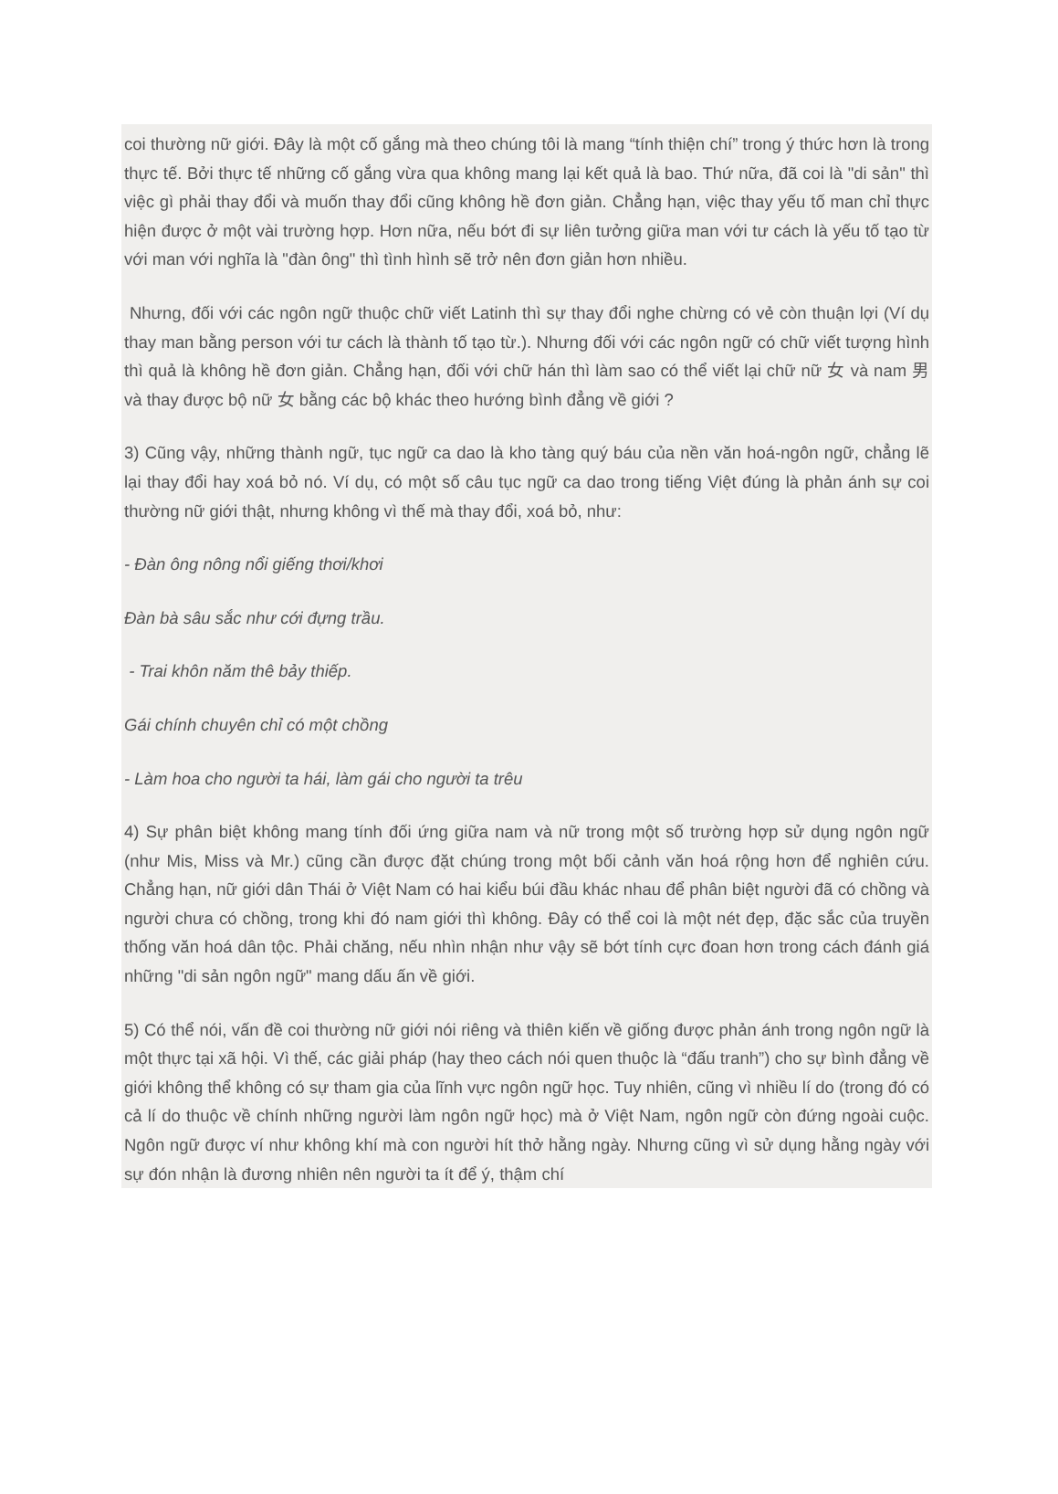coi thường nữ giới. Đây là một cố gắng mà theo chúng tôi là mang “tính thiện chí” trong ý thức hơn là trong thực tế. Bởi thực tế những cố gắng vừa qua không mang lại kết quả là bao. Thứ nữa, đã coi là "di sản" thì việc gì phải thay đổi và muốn thay đổi cũng không hề đơn giản. Chẳng hạn, việc thay yếu tố man chỉ thực hiện được ở một vài trường hợp. Hơn nữa, nếu bớt đi sự liên tưởng giữa man với tư cách là yếu tố tạo từ với man với nghĩa là "đàn ông" thì tình hình sẽ trở nên đơn giản hơn nhiều.
Nhưng, đối với các ngôn ngữ thuộc chữ viết Latinh thì sự thay đổi nghe chừng có vẻ còn thuận lợi (Ví dụ thay man bằng person với tư cách là thành tố tạo từ.). Nhưng đối với các ngôn ngữ có chữ viết tượng hình thì quả là không hề đơn giản. Chẳng hạn, đối với chữ hán thì làm sao có thể viết lại chữ nữ 女 và nam 男 và thay được bộ nữ 女 bằng các bộ khác theo hướng bình đẳng về giới ?
3) Cũng vậy, những thành ngữ, tục ngữ ca dao là kho tàng quý báu của nền văn hoá-ngôn ngữ, chẳng lẽ lại thay đổi hay xoá bỏ nó. Ví dụ, có một số câu tục ngữ ca dao trong tiếng Việt đúng là phản ánh sự coi thường nữ giới thật, nhưng không vì thế mà thay đổi, xoá bỏ, như:
- Đàn ông nông nổi giếng thơi/khơi
Đàn bà sâu sắc như cới đựng trầu.
- Trai khôn năm thê bảy thiếp.
Gái chính chuyên chỉ có một chồng
- Làm hoa cho người ta hái, làm gái cho người ta trêu
4) Sự phân biệt không mang tính đối ứng giữa nam và nữ trong một số trường hợp sử dụng ngôn ngữ (như Mis, Miss và Mr.) cũng cần được đặt chúng trong một bối cảnh văn hoá rộng hơn để nghiên cứu. Chẳng hạn, nữ giới dân Thái ở Việt Nam có hai kiểu búi đầu khác nhau để phân biệt người đã có chồng và người chưa có chồng, trong khi đó nam giới thì không. Đây có thể coi là một nét đẹp, đặc sắc của truyền thống văn hoá dân tộc. Phải chăng, nếu nhìn nhận như vậy sẽ bớt tính cực đoan hơn trong cách đánh giá những "di sản ngôn ngữ" mang dấu ấn về giới.
5) Có thể nói, vấn đề coi thường nữ giới nói riêng và thiên kiến về giống được phản ánh trong ngôn ngữ là một thực tại xã hội. Vì thế, các giải pháp (hay theo cách nói quen thuộc là “đấu tranh”) cho sự bình đẳng về giới không thể không có sự tham gia của lĩnh vực ngôn ngữ học. Tuy nhiên, cũng vì nhiều lí do (trong đó có cả lí do thuộc về chính những người làm ngôn ngữ học) mà ở Việt Nam, ngôn ngữ còn đứng ngoài cuộc. Ngôn ngữ được ví như không khí mà con người hít thở hằng ngày. Nhưng cũng vì sử dụng hằng ngày với sự đón nhận là đương nhiên nên người ta ít để ý, thậm chí